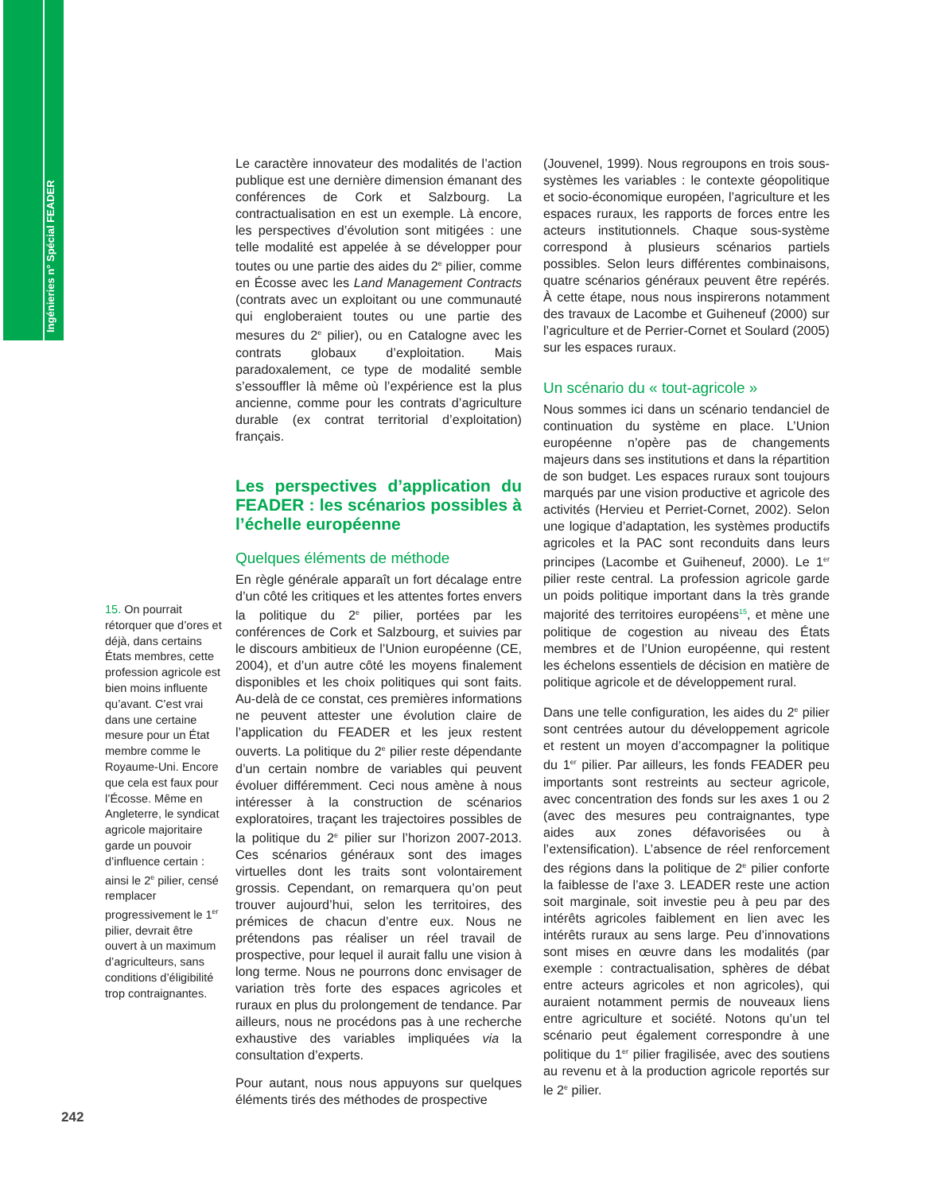Ingénieries n° Spécial FEADER
15. On pourrait rétorquer que d’ores et déjà, dans certains États membres, cette profession agricole est bien moins influente qu’avant. C’est vrai dans une certaine mesure pour un État membre comme le Royaume-Uni. Encore que cela est faux pour l’Écosse. Même en Angleterre, le syndicat agricole majoritaire garde un pouvoir d’influence certain : ainsi le 2<sup>e</sup> pilier, censé remplacer progressivement le 1<sup>er</sup> pilier, devrait être ouvert à un maximum d’agriculteurs, sans conditions d’éligibilité trop contraignantes.
Le caractère innovateur des modalités de l’action publique est une dernière dimension émanant des conférences de Cork et Salzbourg. La contractualisation en est un exemple. Là encore, les perspectives d’évolution sont mitigées : une telle modalité est appelée à se développer pour toutes ou une partie des aides du 2<sup>e</sup> pilier, comme en Écosse avec les Land Management Contracts (contrats avec un exploitant ou une communauté qui engloberaient toutes ou une partie des mesures du 2<sup>e</sup> pilier), ou en Catalogne avec les contrats globaux d’exploitation. Mais paradoxalement, ce type de modalité semble s’essouffler là même où l’expérience est la plus ancienne, comme pour les contrats d’agriculture durable (ex contrat territorial d’exploitation) français.
Les perspectives d’application du FEADER : les scénarios possibles à l’échelle européenne
Quelques éléments de méthode
En règle générale apparaît un fort décalage entre d’un côté les critiques et les attentes fortes envers la politique du 2<sup>e</sup> pilier, portées par les conférences de Cork et Salzbourg, et suivies par le discours ambitieux de l’Union européenne (CE, 2004), et d’un autre côté les moyens finalement disponibles et les choix politiques qui sont faits. Au-delà de ce constat, ces premières informations ne peuvent attester une évolution claire de l’application du FEADER et les jeux restent ouverts. La politique du 2<sup>e</sup> pilier reste dépendante d’un certain nombre de variables qui peuvent évoluer différemment. Ceci nous amène à nous intéresser à la construction de scénarios exploratoires, traçant les trajectoires possibles de la politique du 2<sup>e</sup> pilier sur l’horizon 2007-2013. Ces scénarios généraux sont des images virtuelles dont les traits sont volontairement grossis. Cependant, on remarquera qu’on peut trouver aujourd’hui, selon les territoires, des prémices de chacun d’entre eux. Nous ne prétendons pas réaliser un réel travail de prospective, pour lequel il aurait fallu une vision à long terme. Nous ne pourrons donc envisager de variation très forte des espaces agricoles et ruraux en plus du prolongement de tendance. Par ailleurs, nous ne procédons pas à une recherche exhaustive des variables impliquées via la consultation d’experts.
Pour autant, nous nous appuyons sur quelques éléments tirés des méthodes de prospective
(Jouvenel, 1999). Nous regroupons en trois sous-systèmes les variables : le contexte géopolitique et socio-économique européen, l’agriculture et les espaces ruraux, les rapports de forces entre les acteurs institutionnels. Chaque sous-système correspond à plusieurs scénarios partiels possibles. Selon leurs différentes combinaisons, quatre scénarios généraux peuvent être repérés. À cette étape, nous nous inspirerons notamment des travaux de Lacombe et Guiheneuf (2000) sur l’agriculture et de Perrier-Cornet et Soulard (2005) sur les espaces ruraux.
Un scénario du « tout-agricole »
Nous sommes ici dans un scénario tendanciel de continuation du système en place. L’Union européenne n’opère pas de changements majeurs dans ses institutions et dans la répartition de son budget. Les espaces ruraux sont toujours marqués par une vision productive et agricole des activités (Hervieu et Perriet-Cornet, 2002). Selon une logique d’adaptation, les systèmes productifs agricoles et la PAC sont reconduits dans leurs principes (Lacombe et Guiheneuf, 2000). Le 1<sup>er</sup> pilier reste central. La profession agricole garde un poids politique important dans la très grande majorité des territoires européens<sup>15</sup>, et mène une politique de cogestion au niveau des États membres et de l’Union européenne, qui restent les échelons essentiels de décision en matière de politique agricole et de développement rural.
Dans une telle configuration, les aides du 2<sup>e</sup> pilier sont centrées autour du développement agricole et restent un moyen d’accompagner la politique du 1<sup>er</sup> pilier. Par ailleurs, les fonds FEADER peu importants sont restreints au secteur agricole, avec concentration des fonds sur les axes 1 ou 2 (avec des mesures peu contraignantes, type aides aux zones défavorisées ou à l’extensification). L’absence de réel renforcement des régions dans la politique de 2<sup>e</sup> pilier conforte la faiblesse de l’axe 3. LEADER reste une action soit marginale, soit investie peu à peu par des intérêts agricoles faiblement en lien avec les intérêts ruraux au sens large. Peu d’innovations sont mises en œuvre dans les modalités (par exemple : contractualisation, sphères de débat entre acteurs agricoles et non agricoles), qui auraient notamment permis de nouveaux liens entre agriculture et société. Notons qu’un tel scénario peut également correspondre à une politique du 1<sup>er</sup> pilier fragilisée, avec des soutiens au revenu et à la production agricole reportés sur le 2<sup>e</sup> pilier.
242